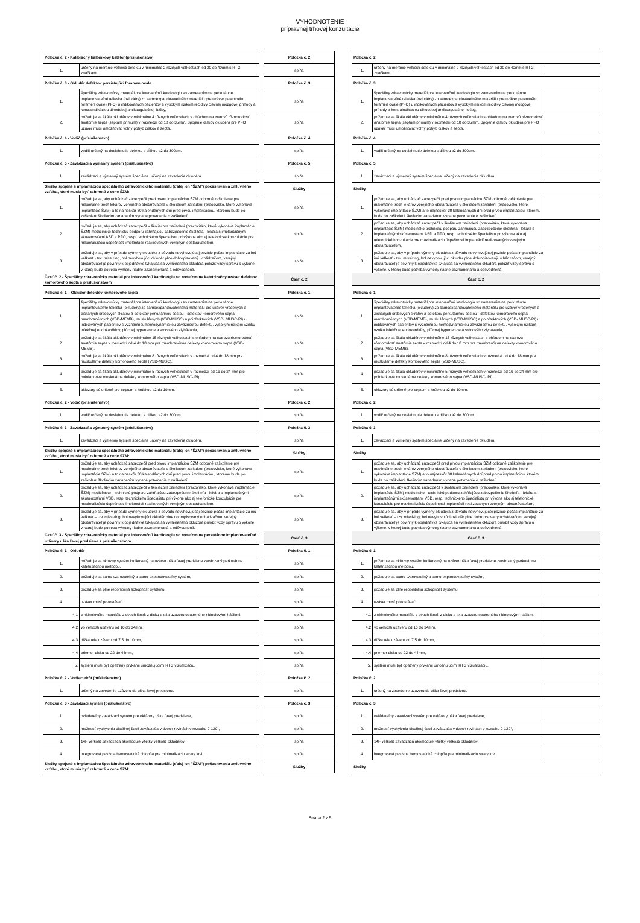VYHODNOTENIE
prípravnej trhovej konzultácie
| Položka č. 2 - Kalibračný balónikový katéter (príslušenstvo) | | | Položka č. 2 | | Položka č. 2 | | |
| 1. | určený na meranie veľkosti defektu v minimálne 2 rôznych veľkostiach od 20 do 40mm s RTG značkami. | | spĺňa | | 1. | určený na meranie veľkosti defektu v minimálne 2 rôznych veľkostiach od 20 do 40mm s RTG značkami. | |
| Položka č. 3 - Okludér defektov perzistujúci foramen ovale | | | Položka č. 3 | | Položka č. 3 | | |
| 1. | špeciálny zdravotnícky materiál pre intervenčnú kardiológiu so zameraním na perkutánne implantovateľné telieska (okludéry) zo samoexpandovateľného materiálu pre uzáver patentného foramen ovale (PFO) u indikovaných pacientov s vysokým rizikom recidívy cievnej mozgovej príhody a kontraindikáciou dlhodobej antikoagulačnej liečby, | | spĺňa | | 1. | špeciálny zdravotnícky materiál pre intervenčnú kardiológiu so zameraním na perkutánne implantovateľné telieska (okludéry) zo samoexpandovateľného materiálu pre uzáver patentného foramen ovale (PFO) u indikovaných pacientov s vysokým rizikom recidívy cievnej mozgovej príhody a kontraindikáciou dlhodobej antikoagulačnej liečby, | |
| 2. | požaduje sa škála okludérov v minimálne 4 rôznych veľkostiach s ohľadom na tvarovú rôznorodosť anatómie septa (septum primum) v rozmedzí od 18 do 35mm. Spojenie diskov okludéra pre PFO uzáver musí umožňovať voľný pohyb diskov a septa. | | spĺňa | | 2. | požaduje sa škála okludérov v minimálne 4 rôznych veľkostiach s ohľadom na tvarovú rôznorodosť anatómie septa (septum primum) v rozmedzí od 18 do 35mm. Spojenie diskov okludéra pre PFO uzáver musí umožňovať voľný pohyb diskov a septa. | |
| Položka č. 4 - Vodič (príslušenstvo) | | | Položka č. 4 | | Položka č. 4 | | |
| 1. | vodič určený na dosiahnutie defektu s dĺžkou až do 300cm. | | spĺňa | | 1. | vodič určený na dosiahnutie defektu s dĺžkou až do 300cm. | |
| Položka č. 5 - Zavádzací a výmenný systém (príslušenstvo) | | | Položka č. 5 | | Položka č. 5 | | |
| 1. | zavádzací a výmenný systém špeciálne určený na zavedenie okludéra. | | spĺňa | | 1. | zavádzací a výmenný systém špeciálne určený na zavedenie okludéra. | |
| Služby spojené s implantáciou špeciálneho zdravotníckeho materiálu (ďalej len "ŠZM") počas trvania zmluvného vzťahu, ktoré musia byť zahrnuté v cene ŠZM: | | | Služby | | Služby | | |
| 1. | požaduje sa, aby uchádzač zabezpečil pred prvou implantáciou ŠZM odborné zaškolenie pre maximálne troch lekárov verejného obstarávateľa v školiacom zariadení (pracovisko, ktoré vykonáva implantácie ŠZM) a to najneskôr 30 kalendárnych dní pred prvou implantáciou, ktorému bude po zaškolení školiacim zariadením vydané potvrdenie o zaškolení, | | spĺňa | | 1. | požaduje sa, aby uchádzač zabezpečil pred prvou implantáciou ŠZM odborné zaškolenie pre maximálne troch lekárov verejného obstarávateľa v školiacom zariadení (pracovisko, ktoré vykonáva implantácie ŠZM) a to najneskôr 30 kalendárnych dní pred prvou implantáciou, ktorému bude po zaškolení školiacim zariadením vydané potvrdenie o zaškolení, | |
| 2. | požaduje sa, aby uchádzač zabezpečil v školiacom zariadení (pracovisko, ktoré vykonáva implantácie ŠZM) medicínsko-technickú podporu zahŕňajúcu zabezpečenie školiteľa - lekára s implantačnými skúsenosťami ASD a PFO, resp. technického špecialistu pri výkone ako aj telefonické konzultácie pre maximalizáciu úspešnosti implantácií realizovaných verejným obstarávateľom, | | spĺňa | | 2. | požaduje sa, aby uchádzač zabezpečil v školiacom zariadení (pracovisko, ktoré vykonáva implantácie ŠZM) medicínsko-technickú podporu zahŕňajúcu zabezpečenie školiteľa - lekára s implantačnými skúsenosťami ASD a PFO, resp. technického špecialistu pri výkone ako aj telefonické konzultácie pre maximalizáciu úspešnosti implantácií realizovaných verejným obstarávateľom, | |
| 3. | požaduje sa, aby v prípade výmeny okludéra z dôvodu nevyhovujúcej pozície počas implantácie za inú veľkosť - tzv. missizing, bol nevyhovujúci okludér plne dobropisovaný uchádzačom, verejný obstarávateľ je povinný k objednávke týkajúca sa vymeneného okludéra priložiť vždy správu o výkone, v ktorej bude potreba výmeny riadne zaznamenaná a odôvodnená. | | spĺňa | | 3. | požaduje sa, aby v prípade výmeny okludéra z dôvodu nevyhovujúcej pozície počas implantácie za inú veľkosť - tzv. missizing, bol nevyhovujúci okludér plne dobropisovaný uchádzačom, verejný obstarávateľ je povinný k objednávke týkajúca sa vymeneného okludéra priložiť vždy správu o výkone, v ktorej bude potreba výmeny riadne zaznamenaná a odôvodnená. | |
| Časť č. 2 - Špeciálny zdravotnícky materiál pre intervenčnú kardiológiu so zreteľom na katetrizačný uzáver defektov komorového septa s príslušenstvom | | | Časť č. 2 | | Časť č. 2 | | |
| Položka č. 1 – Okludér defektov komorového septa | | | Položka č. 1 | | Položka č. 1 | | |
| 1. | špeciálny zdravotnícky materiál pre intervenčnú kardiológiu so zameraním na perkutánne implantovateľné telieska (okludéry) zo samoexpandovateľného materiálu pre uzáver vrodených a získaných srdcových skratov a defektov perkutánnou cestou - defektov komorového septa membranóznych (VSD-MEMB), muskulárnych (VSD-MUSC) a poinfarktových (VSD- MUSC-PI) u indikovaných pacientov s významnou hemodynamickou závažnosťou defektu, vysokým rizikom vzniku infekčnej endokarditídy, pľúcnej hypertenzie a srdcového zlyhávania, | | spĺňa | | 1. | špeciálny zdravotnícky materiál pre intervenčnú kardiológiu so zameraním na perkutánne implantovateľné telieska (okludéry) zo samoexpandovateľného materiálu pre uzáver vrodených a získaných srdcových skratov a defektov perkutánnou cestou - defektov komorového septa membranóznych (VSD-MEMB), muskulárnych (VSD-MUSC) a poinfarktových (VSD- MUSC-PI) u indikovaných pacientov s významnou hemodynamickou závažnosťou defektu, vysokým rizikom vzniku infekčnej endokarditídy, pľúcnej hypertenzie a srdcového zlyhávania, | |
| 2. | požaduje sa škála okludérov v minimálne 15 rôznych veľkostiach s ohľadom na tvarovú rôznorodosť anatómie septa v rozmedzí od 4 do 18 mm pre membranózne defekty komorového septa (VSD-MEMB), | | spĺňa | | 2. | požaduje sa škála okludérov v minimálne 15 rôznych veľkostiach s ohľadom na tvarovú rôznorodosť anatómie septa v rozmedzí od 4 do 18 mm pre membranózne defekty komorového septa (VSD-MEMB), | |
| 3. | požaduje sa škála okludérov v minimálne 8 rôznych veľkostiach v rozmedzí od 4 do 18 mm pre muskulárne defekty komorového septa (VSD-MUSC), | | spĺňa | | 3. | požaduje sa škála okludérov v minimálne 8 rôznych veľkostiach v rozmedzí od 4 do 18 mm pre muskulárne defekty komorového septa (VSD-MUSC), | |
| 4. | požaduje sa škála okludérov v minimálne 5 rôznych veľkostiach v rozmedzí od 16 do 24 mm pre poinfarktové muskulárne defekty komorového septa (VSD-MUSC- PI), | | spĺňa | | 4. | požaduje sa škála okludérov v minimálne 5 rôznych veľkostiach v rozmedzí od 16 do 24 mm pre poinfarktové muskulárne defekty komorového septa (VSD-MUSC- PI), | |
| 5. | okluzory sú určené pre septum s hrúbkou až do 10mm. | | spĺňa | | 5. | okluzory sú určené pre septum s hrúbkou až do 10mm. | |
| Položka č. 2 - Vodič (príslušenstvo) | | | Položka č. 2 | | Položka č. 2 | | |
| 1. | vodič určený na dosiahnutie defektu s dĺžkou až do 300cm. | | spĺňa | | 1. | vodič určený na dosiahnutie defektu s dĺžkou až do 300cm. | |
| Položka č. 3 - Zavádzací a výmenný systém (príslušenstvo) | | | Položka č. 3 | | Položka č. 3 | | |
| 1. | zavádzací a výmenný systém špeciálne určený na zavedenie okludéra. | | spĺňa | | 1. | zavádzací a výmenný systém špeciálne určený na zavedenie okludéra. | |
| Služby spojené s implantáciou špeciálneho zdravotníckeho materiálu (ďalej len "ŠZM") počas trvania zmluvného vzťahu, ktoré musia byť zahrnuté v cene ŠZM: | | | Služby | | Služby | | |
| 1. | požaduje sa, aby uchádzač zabezpečil pred prvou implantáciou ŠZM odborné zaškolenie pre maximálne troch lekárov verejného obstarávateľa v školiacom zariadení (pracovisko, ktoré vykonáva implantácie ŠZM) a to najneskôr 30 kalendárnych dní pred prvou implantáciou, ktorému bude po zaškolení školiacim zariadením vydané potvrdenie o zaškolení, | | spĺňa | | 1. | požaduje sa, aby uchádzač zabezpečil pred prvou implantáciou ŠZM odborné zaškolenie pre maximálne troch lekárov verejného obstarávateľa v školiacom zariadení (pracovisko, ktoré vykonáva implantácie ŠZM) a to najneskôr 30 kalendárnych dní pred prvou implantáciou, ktorému bude po zaškolení školiacim zariadením vydané potvrdenie o zaškolení, | |
| 2. | požaduje sa, aby uchádzač zabezpečil v školiacom zariadení (pracovisko, ktoré vykonáva implantácie ŠZM) medicínsko - technickú podporu zahŕňajúcu zabezpečenie školiteľa - lekára s implantačnými skúsenosťami VSD, resp. technického špecialistu pri výkone ako aj telefonické konzultácie pre maximalizáciu úspešnosti implantácií realizovaných verejným obstarávateľom, | | spĺňa | | 2. | požaduje sa, aby uchádzač zabezpečil v školiacom zariadení (pracovisko, ktoré vykonáva implantácie ŠZM) medicínsko - technickú podporu zahŕňajúcu zabezpečenie školiteľa - lekára s implantačnými skúsenosťami VSD, resp. technického špecialistu pri výkone ako aj telefonické konzultácie pre maximalizáciu úspešnosti implantácií realizovaných verejným obstarávateľom, | |
| 3. | požaduje sa, aby v prípade výmeny okludéra z dôvodu nevyhovujúcej pozície počas implantácie za inú veľkosť – tzv. missizing, bol nevyhovujúci okludér plne dobropisovaný uchádzačom, verejný obstarávateľ je povinný k objednávke týkajúca sa vymeneného okluzora priložiť vždy správu o výkone, v ktorej bude potreba výmeny riadne zaznamenaná a odôvodnená. | | spĺňa | | 3. | požaduje sa, aby v prípade výmeny okludéra z dôvodu nevyhovujúcej pozície počas implantácie za inú veľkosť – tzv. missizing, bol nevyhovujúci okludér plne dobropisovaný uchádzačom, verejný obstarávateľ je povinný k objednávke týkajúca sa vymeneného okluzora priložiť vždy správu o výkone, v ktorej bude potreba výmeny riadne zaznamenaná a odôvodnená. | |
| Časť č. 3 - Špeciálny zdravotnícky materiál pre intervenčnú kardiológiu so zreteľom na perkutánne implantovateľné uzávery uška ľavej predsiene s príslušenstvom | | | Časť č. 3 | | Časť č. 3 | | |
| Položka č. 1 - Okludér | | | Položka č. 1 | | Položka č. 1 | | |
| 1. | požaduje sa oklúzny systém indikovaný na uzáver uška ľavej predsiene zavádzaný perkutánne katetrizačnou metódou, | | spĺňa | | 1. | požaduje sa oklúzny systém indikovaný na uzáver uška ľavej predsiene zavádzaný perkutánne katetrizačnou metódou, | |
| 2. | požaduje sa samo-tvarovateľný a samo-expandovateľný systém, | | spĺňa | | 2. | požaduje sa samo-tvarovateľný a samo-expandovateľný systém, | |
| 3. | požaduje sa plne reponibilná schopnosť systému, | | spĺňa | | 3. | požaduje sa plne reponibilná schopnosť systému, | |
| 4. | uzáver musí pozostávať: | | spĺňa | | 4. | uzáver musí pozostávať: | |
| 4.1 | z nitinolového materiálu z dvoch častí: z disku a tela uzáveru opatreného nitinolovými háčikmi, | | spĺňa | | 4.1 | z nitinolového materiálu z dvoch častí: z disku a tela uzáveru opatreného nitinolovými háčikmi, | |
| 4.2 | vo veľkosti uzáveru od 16 do 34mm, | | spĺňa | | 4.2 | vo veľkosti uzáveru od 16 do 34mm, | |
| 4.3 | dĺžka tela uzáveru od 7,5 do 10mm, | | spĺňa | | 4.3 | dĺžka tela uzáveru od 7,5 do 10mm, | |
| 4.4 | priemer disku od 22 do 44mm, | | spĺňa | | 4.4 | priemer disku od 22 do 44mm, | |
| 5. | systém musí byť opatrený prvkami umožňujúcimi RTG vizualizáciu. | | spĺňa | | 5. | systém musí byť opatrený prvkami umožňujúcimi RTG vizualizáciu. | |
| Položka č. 2 - Vodiaci drôt (príslušenstvo) | | | Položka č. 2 | | Položka č. 2 | | |
| 1. | určený na zavedenie uzáveru do uška ľavej predsiene. | | spĺňa | | 1. | určený na zavedenie uzáveru do uška ľavej predsiene. | |
| Položka č. 3 - Zavádzací systém (príslušenstvo) | | | Položka č. 3 | | Položka č. 3 | | |
| 1. | ovládateľný zavádzací systém pre oklúzory uška ľavej predsiene, | | spĺňa | | 1. | ovládateľný zavádzací systém pre oklúzory uška ľavej predsiene, | |
| 2. | možnosť vychýlenia distálnej časti zavádzača v dvoch rovinách v rozsahu 0-120°, | | spĺňa | | 2. | možnosť vychýlenia distálnej časti zavádzača v dvoch rovinách v rozsahu 0-120°, | |
| 3. | 14F veľkosť zavádzača akomoduje všetky veľkosti oklúderov, | | spĺňa | | 3. | 14F veľkosť zavádzača akomoduje všetky veľkosti oklúderov, | |
| 4. | integrovaná pasívna hemostatická chlopňa pre minimalizáciu straty krvi. | | spĺňa | | 4. | integrovaná pasívna hemostatická chlopňa pre minimalizáciu straty krvi. | |
| Služby spojené s implantáciou špeciálneho zdravotníckeho materiálu (ďalej len "ŠZM") počas trvania zmluvného vzťahu, ktoré musia byť zahrnuté v cene ŠZM: | | | Služby | | Služby | | |
Strana 2 z 5